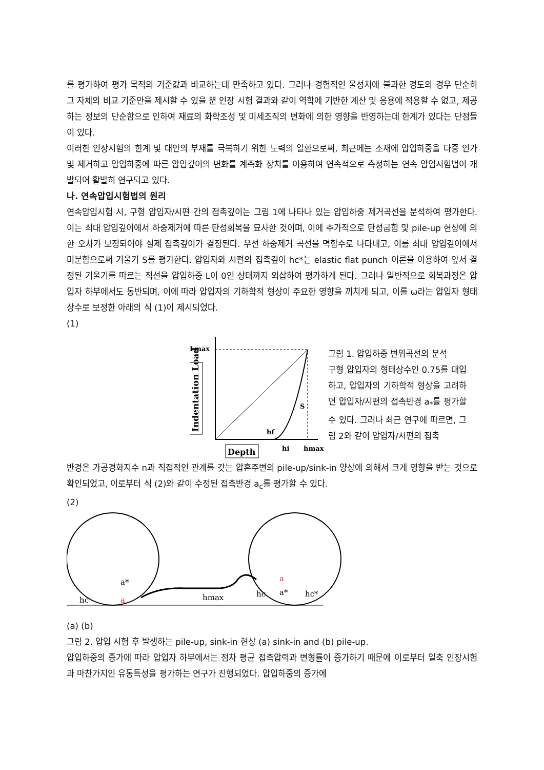를 평가하여 평가 목적의 기준값과 비교하는데 만족하고 있다. 그러나 경험적인 물성치에 불과한 경도의 경우 단순히 그 자체의 비교 기준만을 제시할 수 있을 뿐 인장 시험 결과와 같이 역학에 기반한 계산 및 응용에 적용할 수 없고, 제공하는 정보의 단순함으로 인하여 재료의 화학조성 및 미세조직의 변화에 의한 영향을 반영하는데 한계가 있다는 단점들이 있다.
이러한 인장시험의 한계 및 대안의 부재를 극복하기 위한 노력의 일환으로써, 최근에는 소재에 압입하중을 다중 인가 및 제거하고 압입하중에 따른 압입깊이의 변화를 계측화 장치를 이용하여 연속적으로 측정하는 연속 압입시험법이 개발되어 활발히 연구되고 있다.
나. 연속압입시험법의 원리
연속압입시험 시, 구형 압입자/시편 간의 접촉깊이는 그림 1에 나타나 있는 압입하중 제거곡선을 분석하여 평가한다. 이는 최대 압입깊이에서 하중제거에 따른 탄성회복을 묘사한 것이며, 이에 추가적으로 탄성굽힘 및 pile-up 현상에 의한 오차가 보정되어야 실제 접촉깊이가 결정된다. 우선 하중제거 곡선을 멱함수로 나타내고, 이를 최대 압입깊이에서 미분함으로써 기울기 S를 평가한다. 압입자와 시편의 접촉깊이 hc*는 elastic flat punch 이론을 이용하여 앞서 결정된 기울기를 따르는 직선을 압입하중 L이 0인 상태까지 외삽하여 평가하게 된다. 그러나 일반적으로 회복과정은 압입자 하부에서도 동반되며, 이에 따라 압입자의 기하학적 형상이 주요한 영향을 끼치게 되고, 이를 ω라는 압입자 형태상수로 보정한 아래의 식 (1)이 제시되었다.
(1)
Lmax
Indentation Load
S
hf
hi
hmax
Depth
그림 1. 압입하중 변위곡선의 분석
구형 압입자의 형태상수인 0.75를 대입하고, 압입자의 기하학적 형상을 고려하면 압입자/시편의 접촉반경 a<sub>*</sub>를 평가할 수 있다. 그러나 최근 연구에 따르면, 그림 2와 같이 압입자/시편의 접촉
반경은 가공경화지수 n과 직접적인 관계를 갖는 압흔주변의 pile-up/sink-in 양상에 의해서 크게 영향을 받는 것으로 확인되었고, 이로부터 식 (2)와 같이 수정된 접촉반경 a<sub>c</sub>를 평가할 수 있다.
(2)
a*
a
hc
hmax
a
a*
hc
hc*
(a) (b)
그림 2. 압입 시험 후 발생하는 pile-up, sink-in 현상 (a) sink-in and (b) pile-up.
압입하중의 증가에 따라 압입자 하부에서는 점차 평균 접촉압력과 변형률이 증가하기 때문에 이로부터 일축 인장시험과 마찬가지인 유동특성을 평가하는 연구가 진행되었다. 압입하중의 증가에